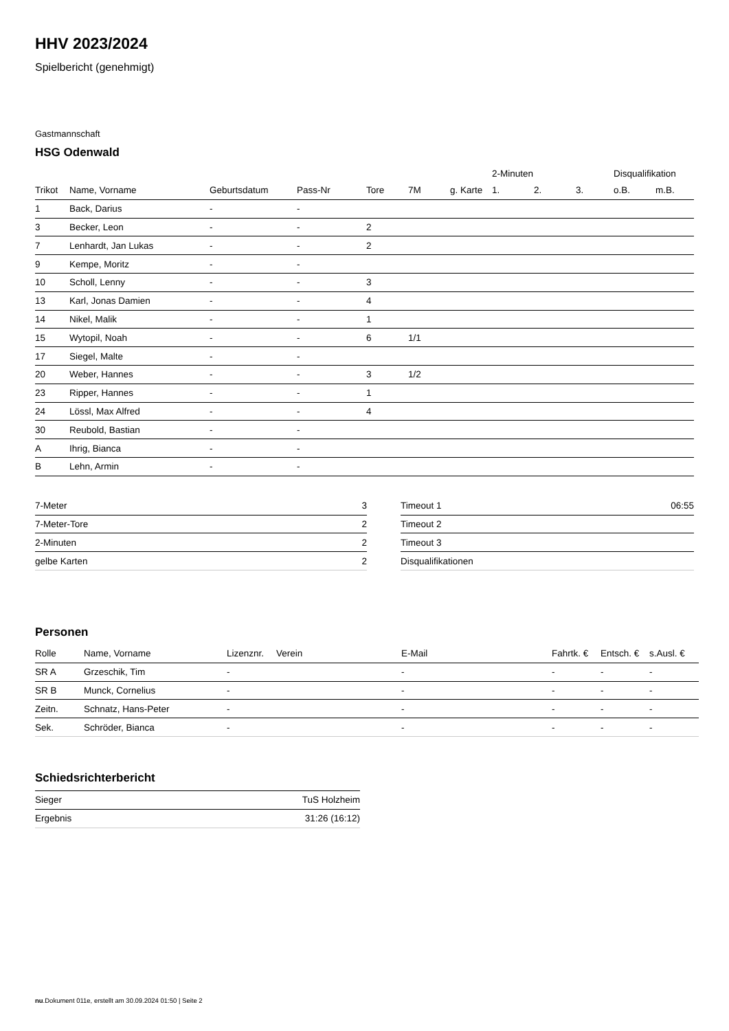HHV 2023/2024
Spielbericht (genehmigt)
Gastmannschaft
HSG Odenwald
| | | | | | | | 2-Minuten | | | Disqualifikation | |
| --- | --- | --- | --- | --- | --- | --- | --- | --- | --- | --- | --- |
| Trikot | Name, Vorname | Geburtsdatum | Pass-Nr | Tore | 7M | g. Karte | 1. | 2. | 3. | o.B. | m.B. |
| 1 | Back, Darius | - | - | | | | | | | | |
| 3 | Becker, Leon | - | - | 2 | | | | | | | |
| 7 | Lenhardt, Jan Lukas | - | - | 2 | | | | | | | |
| 9 | Kempe, Moritz | - | - | | | | | | | | |
| 10 | Scholl, Lenny | - | - | 3 | | | | | | | |
| 13 | Karl, Jonas Damien | - | - | 4 | | | | | | | |
| 14 | Nikel, Malik | - | - | 1 | | | | | | | |
| 15 | Wytopil, Noah | - | - | 6 | 1/1 | | | | | | |
| 17 | Siegel, Malte | - | - | | | | | | | | |
| 20 | Weber, Hannes | - | - | 3 | 1/2 | | | | | | |
| 23 | Ripper, Hannes | - | - | 1 | | | | | | | |
| 24 | Lössl, Max Alfred | - | - | 4 | | | | | | | |
| 30 | Reubold, Bastian | - | - | | | | | | | | |
| A | Ihrig, Bianca | - | - | | | | | | | | |
| B | Lehn, Armin | - | - | | | | | | | | |
| 7-Meter | 3 |
| 7-Meter-Tore | 2 |
| 2-Minuten | 2 |
| gelbe Karten | 2 |
| Timeout 1 | 06:55 |
| Timeout 2 | |
| Timeout 3 | |
| Disqualifikationen | |
Personen
| Rolle | Name, Vorname | Lizenznr. | Verein | E-Mail | Fahrtk. € | Entsch. € | s.Ausl. € |
| --- | --- | --- | --- | --- | --- | --- | --- |
| SR A | Grzeschik, Tim | - | | - | - | - | - |
| SR B | Munck, Cornelius | - | | - | - | - | - |
| Zeitn. | Schnatz, Hans-Peter | - | | - | - | - | - |
| Sek. | Schröder, Bianca | - | | - | - | - | - |
Schiedsrichterbericht
| Sieger | TuS Holzheim |
| Ergebnis | 31:26 (16:12) |
nu.Dokument 011e, erstellt am 30.09.2024 01:50 | Seite 2